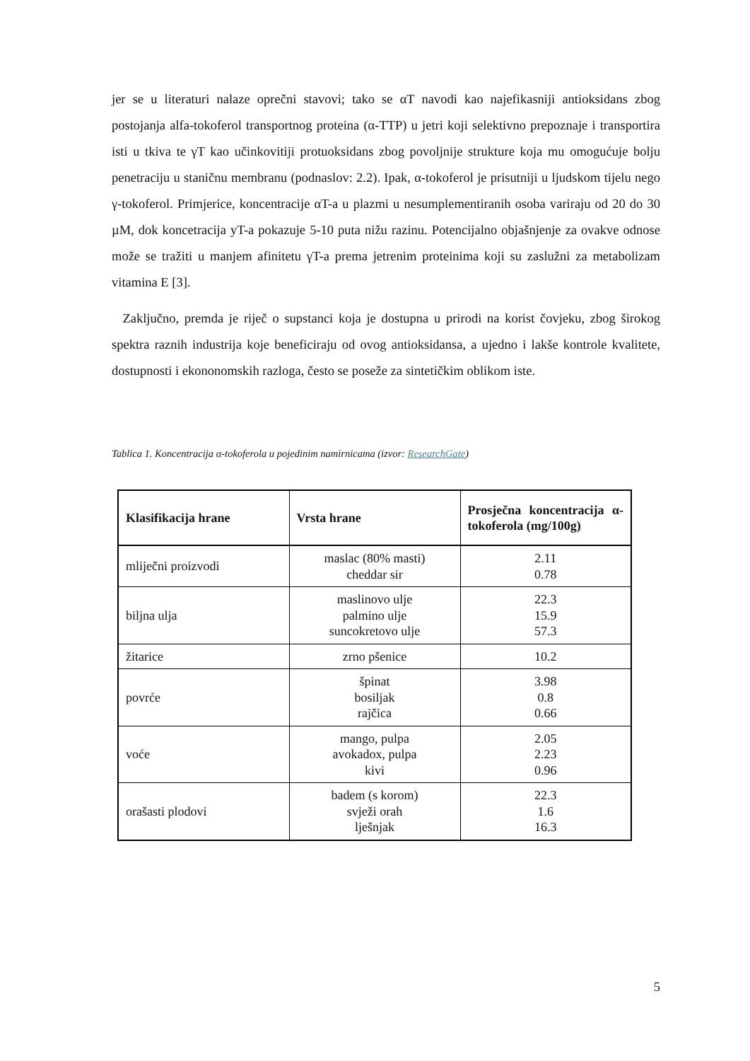jer se u literaturi nalaze oprečni stavovi; tako se αT navodi kao najefikasniji antioksidans zbog postojanja alfa-tokoferol transportnog proteina (α-TTP) u jetri koji selektivno prepoznaje i transportira isti u tkiva te γT kao učinkovitiji protuoksidans zbog povoljnije strukture koja mu omogućuje bolju penetraciju u staničnu membranu (podnaslov: 2.2). Ipak, α-tokoferol je prisutniji u ljudskom tijelu nego γ-tokoferol. Primjerice, koncentracije αT-a u plazmi u nesumplementiranih osoba variraju od 20 do 30 µM, dok koncetracija yT-a pokazuje 5-10 puta nižu razinu. Potencijalno objašnjenje za ovakve odnose može se tražiti u manjem afinitetu γT-a prema jetrenim proteinima koji su zaslužni za metabolizam vitamina E [3].
Zaključno, premda je riječ o supstanci koja je dostupna u prirodi na korist čovjeku, zbog širokog spektra raznih industrija koje beneficiraju od ovog antioksidansa, a ujedno i lakše kontrole kvalitete, dostupnosti i ekononomskih razloga, često se poseže za sintetičkim oblikom iste.
Tablica 1. Koncentracija α-tokoferola u pojedinim namirnicama (izvor: ResearchGate)
| Klasifikacija hrane | Vrsta hrane | Prosječna koncentracija α-tokoferola (mg/100g) |
| --- | --- | --- |
| mliječni proizvodi | maslac (80% masti) cheddar sir | 2.11 0.78 |
| biljna ulja | maslinovo ulje palmino ulje suncokretovo ulje | 22.3 15.9 57.3 |
| žitarice | zrno pšenice | 10.2 |
| povrće | špinat bosiljak rajčica | 3.98 0.8 0.66 |
| voće | mango, pulpa avokadox, pulpa kivi | 2.05 2.23 0.96 |
| orašasti plodovi | badem (s korom) svježi orah lješnjak | 22.3 1.6 16.3 |
5